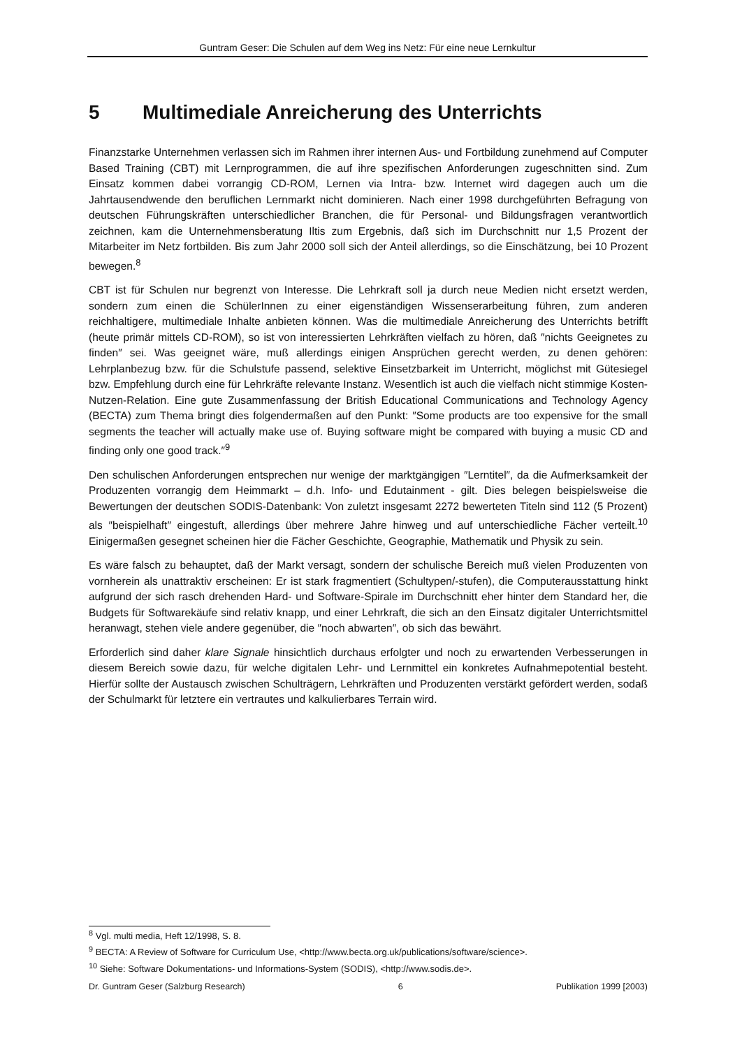Guntram Geser: Die Schulen auf dem Weg ins Netz: Für eine neue Lernkultur
5 Multimediale Anreicherung des Unterrichts
Finanzstarke Unternehmen verlassen sich im Rahmen ihrer internen Aus- und Fortbildung zunehmend auf Computer Based Training (CBT) mit Lernprogrammen, die auf ihre spezifischen Anforderungen zugeschnitten sind. Zum Einsatz kommen dabei vorrangig CD-ROM, Lernen via Intra- bzw. Internet wird dagegen auch um die Jahrtausendwende den beruflichen Lernmarkt nicht dominieren. Nach einer 1998 durchgeführten Befragung von deutschen Führungskräften unterschiedlicher Branchen, die für Personal- und Bildungsfragen verantwortlich zeichnen, kam die Unternehmensberatung Iltis zum Ergebnis, daß sich im Durchschnitt nur 1,5 Prozent der Mitarbeiter im Netz fortbilden. Bis zum Jahr 2000 soll sich der Anteil allerdings, so die Einschätzung, bei 10 Prozent bewegen.<sup>8</sup>
CBT ist für Schulen nur begrenzt von Interesse. Die Lehrkraft soll ja durch neue Medien nicht ersetzt werden, sondern zum einen die SchülerInnen zu einer eigenständigen Wissenserarbeitung führen, zum anderen reichhaltigere, multimediale Inhalte anbieten können. Was die multimediale Anreicherung des Unterrichts betrifft (heute primär mittels CD-ROM), so ist von interessierten Lehrkräften vielfach zu hören, daß ″nichts Geeignetes zu finden″ sei. Was geeignet wäre, muß allerdings einigen Ansprüchen gerecht werden, zu denen gehören: Lehrplanbezug bzw. für die Schulstufe passend, selektive Einsetzbarkeit im Unterricht, möglichst mit Gütesiegel bzw. Empfehlung durch eine für Lehrkräfte relevante Instanz. Wesentlich ist auch die vielfach nicht stimmige Kosten-Nutzen-Relation. Eine gute Zusammenfassung der British Educational Communications and Technology Agency (BECTA) zum Thema bringt dies folgendermaßen auf den Punkt: ″Some products are too expensive for the small segments the teacher will actually make use of. Buying software might be compared with buying a music CD and finding only one good track.″<sup>9</sup>
Den schulischen Anforderungen entsprechen nur wenige der marktgängigen ″Lerntitel″, da die Aufmerksamkeit der Produzenten vorrangig dem Heimmarkt – d.h. Info- und Edutainment - gilt. Dies belegen beispielsweise die Bewertungen der deutschen SODIS-Datenbank: Von zuletzt insgesamt 2272 bewerteten Titeln sind 112 (5 Prozent) als ″beispielhaft″ eingestuft, allerdings über mehrere Jahre hinweg und auf unterschiedliche Fächer verteilt.<sup>10</sup> Einigermaßen gesegnet scheinen hier die Fächer Geschichte, Geographie, Mathematik und Physik zu sein.
Es wäre falsch zu behauptet, daß der Markt versagt, sondern der schulische Bereich muß vielen Produzenten von vornherein als unattraktiv erscheinen: Er ist stark fragmentiert (Schultypen/-stufen), die Computerausstattung hinkt aufgrund der sich rasch drehenden Hard- und Software-Spirale im Durchschnitt eher hinter dem Standard her, die Budgets für Softwarekäufe sind relativ knapp, und einer Lehrkraft, die sich an den Einsatz digitaler Unterrichtsmittel heranwagt, stehen viele andere gegenüber, die ″noch abwarten″, ob sich das bewährt.
Erforderlich sind daher klare Signale hinsichtlich durchaus erfolgter und noch zu erwartenden Verbesserungen in diesem Bereich sowie dazu, für welche digitalen Lehr- und Lernmittel ein konkretes Aufnahmepotential besteht. Hierfür sollte der Austausch zwischen Schulträgern, Lehrkräften und Produzenten verstärkt gefördert werden, sodaß der Schulmarkt für letztere ein vertrautes und kalkulierbares Terrain wird.
<sup>8</sup> Vgl. multi media, Heft 12/1998, S. 8.
<sup>9</sup> BECTA: A Review of Software for Curriculum Use, <http://www.becta.org.uk/publications/software/science>.
<sup>10</sup> Siehe: Software Dokumentations- und Informations-System (SODIS), <http://www.sodis.de>.
Dr. Guntram Geser (Salzburg Research) 6 Publikation 1999 [2003)